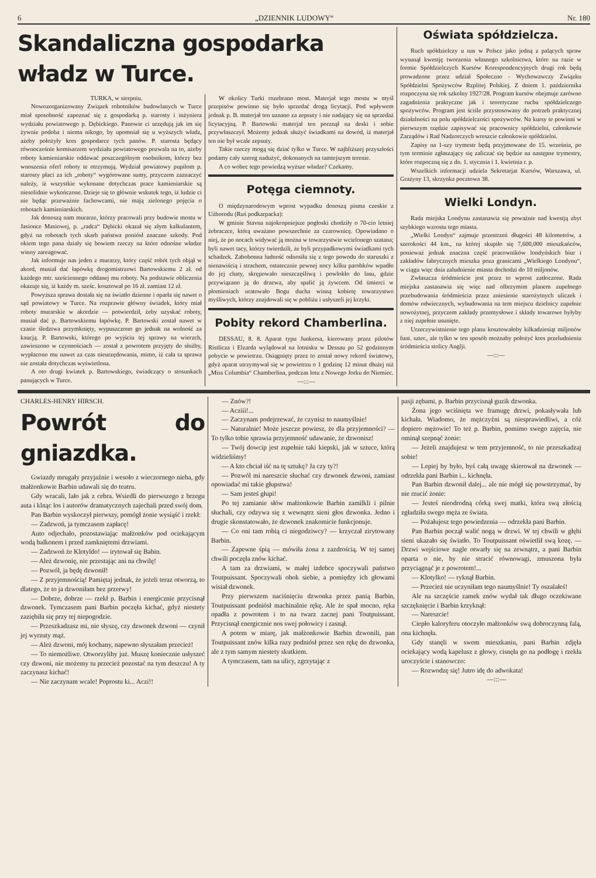6 „DZIENNIK LUDOWY“Nr. 180
Skandaliczna gospodarka władz w Turce.
TURKA, w sierpniu.
Nowozorganizowany Związek robotników budowlanych w Turce miał sposobność zapoznać się z gospodarką p. starosty i inżyniera wydziału powiatowego p. Dębickiego. Panowie ci urzędują jak im się żywnie podoba i niema nikogo, by upomniał się u wyższych władz, ażeby położyły kres gospodarce tych panów. P. starosta będący równocześnie komisarzem wydziału powiatowego pozwala na to, ażeby roboty kamieniarskie oddawać poszczególnym osobnikom, którzy bez wnoszenia oferl roboty te otrzymują. Wydział powiatowy pupilom p. starosty płaci za ich „roboty“ wygórowane sumy, przyczem zaznaczyć należy, iż wszystkie wykonane dotychczas prace kamieniarskie są niesolidnie wykończone. Dzieje się to głównie wskutek tego, iż ludzie ci nie będąc przeważnie fachowcami, nie mają zielonego pojęcia o robotach kamieniarskich.
Jak donoszą nam murarze, którzy pracowali przy budowie mostu w Jasionce Masiowej, p. „radca“ Dębicki okazał się złym kalkulantem, gdyż na robotach tych skarb państwa poniósł znaczne szkody. Pod okiem tego pana działy się bowiem rzeczy na które odnośne władze winny zareagować.
Jak informuje nas jeden z murarzy, który część robót tych objął w akord, musiał dać łapówkę drogomistrzowi Bartowskiemu 2 zł. od każdego mtr. sześciennego oddanej mu roboty. Na podstawie obliczenia okazuje się, iż każdy m. sześc. kosztował po 16 zł. zamiast 12 zł.
Powyższa sprawa dostała się na światło dzienne i oparła się nawet o sąd powiatowy w Turce. Na rozprawie główny świadek, który miał roboty murarskie w akordzie — potwierdził, żeby uzyskać roboty, musiał dać p. Bartowskiemu łapówkę. P. Bartowski został nawet w czasie śledztwa przymknięty, wypuszczono go jednak na wolność za kaucją. P. Bartowski, którego po wyjściu tej sprawy na wierzch, zawieszono w czynnościach — został z powrotem przyjęty do służby, wypłacono mu nawet za czas nieurzędowania, mimo, iż cała ta sprawa nie została dotychczas wyświetlona.
A oto drugi kwiatek p. Bartowskiego, świadczący o stosunkach panujących w Turce.
W okolicy Turki rozebrano most. Materjał tego mostu w myśl przepisów powinno się było sprzedać drogą licytacji. Pod wpływem jednak p. B. materjał ten uznano za zepsuty i nie nadający się na sprzedaż licytacyjną. P. Bartowski materjał ten porznął na deski i sobie przywłaszczył. Możemy jednak służyć świadkami na dowód, iż materjał ten nie był wcale zepsuty.
Takie rzeczy mogą się dziać tylko w Turce. W najbliższej przyszłości podamy cały szereg nadużyć, dokonanych na tamtejszym terenie.
A co wobec tego powiedzą wyższe władze? Czekamy.
Potęga ciemnoty.
O międzynarodowym wprost wypadku donoszą pisma czeskie z Użhorodu (Ruś podkarpacka):
W gminie Stavna najokropniejsze pogłoski chodziły o 70-cio letniej żebraczce, którą uważano powszechnie za czarownicę. Opowiadano o niej, że po nocach widywać ją można w towarzystwie wcielonego szatana; byli nawet tacy, którzy twierdzili, że byli przypadkowymi świadkami tych schadzek. Zabobonna ludność odnosiła się z tego powodu do staruszki z nienawiścią i strachem, ostatecznie pewnej nocy kilku parobków wpadło do jej chaty, skrępowało nieszczęśliwą i powlokło do lasu, gdzie przywiązano ją do drzewa, aby spalić ją żywcem. Od śmierci w płomieniach uratowało Bogu ducha winną kobietę towarzystwo myśliwych, którzy znajdowali się w pobliżu i usłyszeli jej krzyki.
Pobity rekord Chamberlina.
DESSAU, 8. 8. Aparat typu Junkersa, kierowany przez pilotów Ristlicza i Elzarda wylądował na lotnisku w Dessau po 52 godzinnym pobycie w powietrzu. Osiągnięty przez to został nowy rekord światowy, gdyż aparat utrzymywał się w powietrzu o 1 godzinę 12 minut dłużej niż „Miss Columbia“ Chamberlina, podczas lotu z Nowego Jorku do Niemiec.
—:::—
Oświata spółdzielcza.
Ruch spółdzielczy u nas w Polsce jako jedną z palących spraw wysunął kwestję tworzenia własnego szkolnictwa, które na razie w formie Spółdzielczych Kursów Korespondencyjnych drugi rok będą prowadzone przez udział Społeczno - Wychowawczy Związku Spółdzielni Spożywców Rzplitej Polskiej. Z dniem 1. października rozpoczyna się rok szkolny 1927/28. Program kursów obejmuje zarówno zagadnienia praktyczne jak i teoretyczne ruchu spółdzielczego spożywców. Program jest ściśle przystosowany do potrzeb praktycznej działalności na polu spółdzielczości spożywców. Na kursy te powinni w pierwszym rzędzie zapisywać się pracownicy spółdzielni, członkowie Zarządów i Rad Nadzorczych wreszcie członkowie spółdzielni.
Zapisy na 1-szy trymestr będą przyjmowane do 15. września, po tym terminie zgłaszający się zaliczać się będzie na następne trymestry, które rozpoczną się z dn. 1. stycznia i 1. kwietnia r. p.
Wszelkich informacji udziela Sekretarjat Kursów, Warszawa, ul. Grażyny 13, skrzynka pocztowa 38.
Wielki Londyn.
Rada miejska Londynu zastanawia się poważnie nad kwestją zbyt szybkiego wzrostu tego miasta.
„Wielki Londyn“ zajmuje przestrzeń długości 48 kilometrów, a szerokości 44 km., na której skupiło się 7,600,000 mieszkańców, ponieważ jednak znaczna część pracowników londyńskich biur i zakładów fabrycznych mieszka poza granicami „Wielkiego Londynu“, w ciągu więc dnia zaludnienie miasta dochodzi do 10 miljonów.
Zwłaszcza śródmieście jest przez to wprost zatłoczone. Rada miejska zastanawia się więc nad olbrzymim planem zupełnego przebudowania śródmieścia przez zniesienie starożytnych uliczek i domów odwiecznych, wybudowania na tem miejscu dzielnicy zupełnie nowożytnej, przyczem zakłady przemysłowe i składy towarowe byłyby z niej zupełnie usunięte.
Urzeczywistnienie tego planu kosztowałoby kilkadziesiąt miljonów funt. szter., ale tylko w ten sposób możnaby położyć kres przeludnieniu śródmieścia stolicy Anglji.
—:::—
CHARLES-HENRY HIRSCH.
Powrót do gniazdka.
Gwiazdy mrugały przyjaźnie i wesoło z wieczornego nieba, gdy małżonkowie Barbin udawali się do teatru.
Gdy wracali, lało jak z cebra. Wsiedli do pierwszego z brzegu auta i klnąc los i autorów dramatycznych zajechali przed swój dom.
Pan Barbin wyskoczył pierwszy, pomógł żonie wysiąść i rzekł:
— Zadzwoń, ja tymczasem zapłacę!
Auto odjechało, pozostawiając małżonków pod ociekającym wodą balkonem i przed zamkniętemi drzwiami.
— Zadzwoń że Klotyldo! — irytował się Babin.
— Ależ dzwonię, nie przestając ani na chwilę!
— Pozwól, ja będę dzwonił!
— Z przyjemnością! Pamiętaj jednak, że jeżeli teraz otworzą, to dlatego, że to ja dzwoniłam bez przerwy!
— Dobrze, dobrze — rzekł p. Barbin i energicznie przycisnął dzwonek. Tymczasem pani Barbin poczęła kichać, gdyż niestety zaziębiła się przy tej niepogodzie.
— Przeszkadzasz mi, nie słyszę, czy dzwonek dzwoni — czynił jej wyrzuty mąż.
— Ależ dzwoni, mój kochany, napewno słyszałam przecież!
— To niemożliwe. Otworzyliby już. Muszę koniecznie usłyszeć czy dzwoni, nie możemy tu przecież pozostać na tym deszczu! A ty zaczynasz kichać!
— Nie zaczynam wcale! Poprostu ki... Aczi!!
— Znów?!
— Acziii!...
— Zaczynam podejrzewać, że czynisz to naumyślnie!
— Naturalnie! Może jeszcze powiesz, że dla przyjemności? — To tylko tobie sprawia przyjemność udawanie, że dzwonisz!
— Twój dowcip jest zupełnie taki kiepski, jak w sztuce, którą widzieliśmy!
— A kto chciał iść na tę sztukę? Ja czy ty?!
— Pozwól mi nareszcie słuchać czy dzwonek dzwoni, zamiast opowiadać mi takie głupstwa!
— Sam jesteś głupi!
Po tej zamianie słów małżonkowie Barbin zamilkli i pilnie słuchali, czy odzywa się z wewnątrz sieni głos dzwonka. Jedno i drugie skonstatowało, że dzwonek znakomicie funkcjonuje.
— Co oni tam robią ci niegodziwcy? — krzyczał zirytowany Barbin.
— Zapewne śpią — mówiła żona z zazdrością. W tej samej chwili poczęła znów kichać.
A tam za drzwiami, w małej izdebce spoczywali państwo Toutpuissant. Spoczywali obok siebie, a pomiędzy ich głowami wisiał dzwonek.
Przy pierwszem naciśnięciu dzwonka przez panią Barbin, Toutpuissant podniósł machinalnie rękę. Ale że spał mocno, ręka opadła z powrotem i to na twarz zacnej pani Toutpuissant. Przycisnął energicznie nos swej połowicy i zasnął.
A potem w miarę, jak małżonkowie Barbin dzwonili, pan Toutpuissant znów kilka razy podniósł przez sen rękę do dzwonka, ale z tym samym niestety skutkiem.
A tymczasem, tam na ulicy, zgrzytając z
pasji zębami, p. Barbin przycisnął guzik dzwonka.
Żona jego wciśnięta we framugę drzwi, pokasływała lub kichała. Wiadomo, że mężczyźni są niesprawiedliwi, a cóż dopiero mężowie! To też p. Barbin, pomimo swego zajęcia, nie ominął szepnąć żonie:
— Jeżeli znajdujesz w tem przyjemność, to nie przeszkadzaj sobie!
— Lepiej by było, byś całą uwagę skierował na dzwonek — odrzekła pani Barbin i... kichnęła.
Pan Barbin dzwonił dalej... ale nie mógł się powstrzymać, by nie rzucić żonie:
— Jesteś nieodrodną córką swej matki, która swą złością zgładziła swego męża ze świata.
— Pożałujesz tego powiedzenia — odrzekła pani Barbin.
Pan Barbin począł walić nogą w drzwi. W tej chwili w głębi sieni ukazało się światło. To Toutpuissant oświetlił swą kozę. — Drzwi wejściowe nagle otwarły się na zewnątrz, a pani Barbin oparta o nie, by nie stracić równowagi, zmuszona była przyciągnąć je z powrotem!...
— Klotylko! — ryknął Barbin.
— Przecież nie uczyniłam tego naumyślnie! Ty oszalałeś!
Ale na szczęście zamek znów wydał tak długo oczekiwane szczęknięcie i Barbin krzyknął:
— Nareszcie!
Ciepło kaloryferu otoczyło małżonków swą dobroczynną falą, ona kichnęła.
Gdy stanęli w swem mieszkaniu, pani Barbin zdjęła ociekający wodą kapelusz z głowy, cisnęła go na podłogę i rzekła uroczyście i stanowczo:
— Rozwodzę się! Jutro idę do adwokata!
—:::—